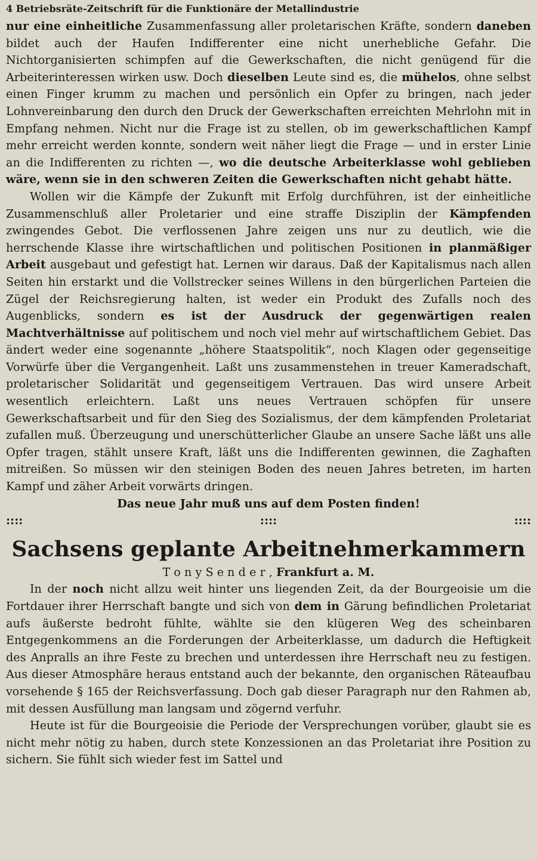4 Betriebsräte-Zeitschrift für die Funktionäre der Metallindustrie
nur eine einheitliche Zusammenfassung aller proletarischen Kräfte, sondern daneben bildet auch der Haufen Indifferenter eine nicht unerhebliche Gefahr. Die Nichtorganisierten schimpfen auf die Gewerkschaften, die nicht genügend für die Arbeiterinteressen wirken usw. Doch dieselben Leute sind es, die mühelos, ohne selbst einen Finger krumm zu machen und persönlich ein Opfer zu bringen, nach jeder Lohnvereinbarung den durch den Druck der Gewerkschaften erreichten Mehrlohn mit in Empfang nehmen. Nicht nur die Frage ist zu stellen, ob im gewerkschaftlichen Kampf mehr erreicht werden konnte, sondern weit näher liegt die Frage — und in erster Linie an die Indifferenten zu richten —, wo die deutsche Arbeiterklasse wohl geblieben wäre, wenn sie in den schweren Zeiten die Gewerkschaften nicht gehabt hätte.
Wollen wir die Kämpfe der Zukunft mit Erfolg durchführen, ist der einheitliche Zusammenschluß aller Proletarier und eine straffe Disziplin der Kämpfenden zwingendes Gebot. Die verflossenen Jahre zeigen uns nur zu deutlich, wie die herrschende Klasse ihre wirtschaftlichen und politischen Positionen in planmäßiger Arbeit ausgebaut und gefestigt hat. Lernen wir daraus. Daß der Kapitalismus nach allen Seiten hin erstarkt und die Vollstrecker seines Willens in den bürgerlichen Parteien die Zügel der Reichsregierung halten, ist weder ein Produkt des Zufalls noch des Augenblicks, sondern es ist der Ausdruck der gegenwärtigen realen Machtverhältnisse auf politischem und noch viel mehr auf wirtschaftlichem Gebiet. Das ändert weder eine sogenannte „höhere Staatspolitik“, noch Klagen oder gegenseitige Vorwürfe über die Vergangenheit. Laßt uns zusammenstehen in treuer Kameradschaft, proletarischer Solidarität und gegenseitigem Vertrauen. Das wird unsere Arbeit wesentlich erleichtern. Laßt uns neues Vertrauen schöpfen für unsere Gewerkschaftsarbeit und für den Sieg des Sozialismus, der dem kämpfenden Proletariat zufallen muß. Überzeugung und unerschütterlicher Glaube an unsere Sache läßt uns alle Opfer tragen, stählt unsere Kraft, läßt uns die Indifferenten gewinnen, die Zaghaften mitreißen. So müssen wir den steinigen Boden des neuen Jahres betreten, im harten Kampf und zäher Arbeit vorwärts dringen.
Das neue Jahr muß uns auf dem Posten finden!
:::: :::: ::::
Sachsens geplante Arbeitnehmerkammern
T o n y S e n d e r , Frankfurt a. M.
In der noch nicht allzu weit hinter uns liegenden Zeit, da der Bourgeoisie um die Fortdauer ihrer Herrschaft bangte und sich von dem in Gärung befindlichen Proletariat aufs äußerste bedroht fühlte, wählte sie den klügeren Weg des scheinbaren Entgegenkommens an die Forderungen der Arbeiterklasse, um dadurch die Heftigkeit des Anpralls an ihre Feste zu brechen und unterdessen ihre Herrschaft neu zu festigen. Aus dieser Atmosphäre heraus entstand auch der bekannte, den organischen Räteaufbau vorsehende § 165 der Reichsverfassung. Doch gab dieser Paragraph nur den Rahmen ab, mit dessen Ausfüllung man langsam und zögernd verfuhr.
Heute ist für die Bourgeoisie die Periode der Versprechungen vorüber, glaubt sie es nicht mehr nötig zu haben, durch stete Konzessionen an das Proletariat ihre Position zu sichern. Sie fühlt sich wieder fest im Sattel und